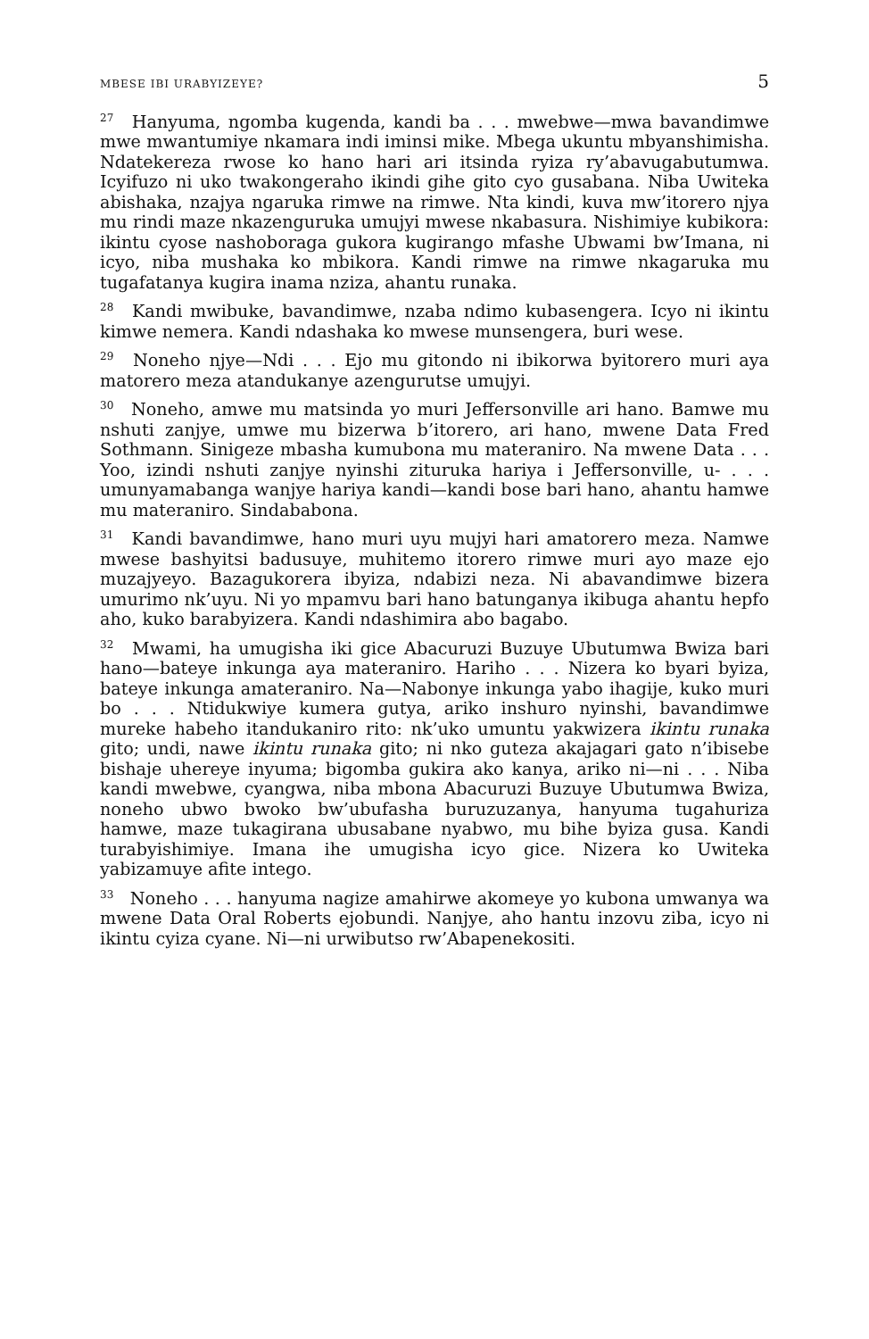MBESE IBI URABYIZEYE? 5
<sup>27</sup> Hanyuma, ngomba kugenda, kandi ba . . . mwebwe—mwa bavandimwe mwe mwantumiye nkamara indi iminsi mike. Mbega ukuntu mbyanshimisha. Ndatekereza rwose ko hano hari ari itsinda ryiza ry’abavugabutumwa. Icyifuzo ni uko twakongeraho ikindi gihe gito cyo gusabana. Niba Uwiteka abishaka, nzajya ngaruka rimwe na rimwe. Nta kindi, kuva mw’itorero njya mu rindi maze nkazenguruka umujyi mwese nkabasura. Nishimiye kubikora: ikintu cyose nashoboraga gukora kugirango mfashe Ubwami bw’Imana, ni icyo, niba mushaka ko mbikora. Kandi rimwe na rimwe nkagaruka mu tugafatanya kugira inama nziza, ahantu runaka.
<sup>28</sup> Kandi mwibuke, bavandimwe, nzaba ndimo kubasengera. Icyo ni ikintu kimwe nemera. Kandi ndashaka ko mwese munsengera, buri wese.
<sup>29</sup> Noneho njye—Ndi . . . Ejo mu gitondo ni ibikorwa byitorero muri aya matorero meza atandukanye azengurutse umujyi.
<sup>30</sup> Noneho, amwe mu matsinda yo muri Jeffersonville ari hano. Bamwe mu nshuti zanjye, umwe mu bizerwa b’itorero, ari hano, mwene Data Fred Sothmann. Sinigeze mbasha kumubona mu materaniro. Na mwene Data . . . Yoo, izindi nshuti zanjye nyinshi zituruka hariya i Jeffersonville, u- . . . umunyamabanga wanjye hariya kandi—kandi bose bari hano, ahantu hamwe mu materaniro. Sindababona.
<sup>31</sup> Kandi bavandimwe, hano muri uyu mujyi hari amatorero meza. Namwe mwese bashyitsi badusuye, muhitemo itorero rimwe muri ayo maze ejo muzajyeyo. Bazagukorera ibyiza, ndabizi neza. Ni abavandimwe bizera umurimo nk’uyu. Ni yo mpamvu bari hano batunganya ikibuga ahantu hepfo aho, kuko barabyizera. Kandi ndashimira abo bagabo.
<sup>32</sup> Mwami, ha umugisha iki gice Abacuruzi Buzuye Ubutumwa Bwiza bari hano—bateye inkunga aya materaniro. Hariho . . . Nizera ko byari byiza, bateye inkunga amateraniro. Na—Nabonye inkunga yabo ihagije, kuko muri bo . . . Ntidukwiye kumera gutya, ariko inshuro nyinshi, bavandimwe mureke habeho itandukaniro rito: nk’uko umuntu yakwizera ikintu runaka gito; undi, nawe ikintu runaka gito; ni nko guteza akajagari gato n’ibisebe bishaje uhereye inyuma; bigomba gukira ako kanya, ariko ni—ni . . . Niba kandi mwebwe, cyangwa, niba mbona Abacuruzi Buzuye Ubutumwa Bwiza, noneho ubwo bwoko bw’ubufasha buruzuzanya, hanyuma tugahuriza hamwe, maze tukagirana ubusabane nyabwo, mu bihe byiza gusa. Kandi turabyishimiye. Imana ihe umugisha icyo gice. Nizera ko Uwiteka yabizamuye afite intego.
<sup>33</sup> Noneho . . . hanyuma nagize amahirwe akomeye yo kubona umwanya wa mwene Data Oral Roberts ejobundi. Nanjye, aho hantu inzovu ziba, icyo ni ikintu cyiza cyane. Ni—ni urwibutso rw’Abapenekositi.